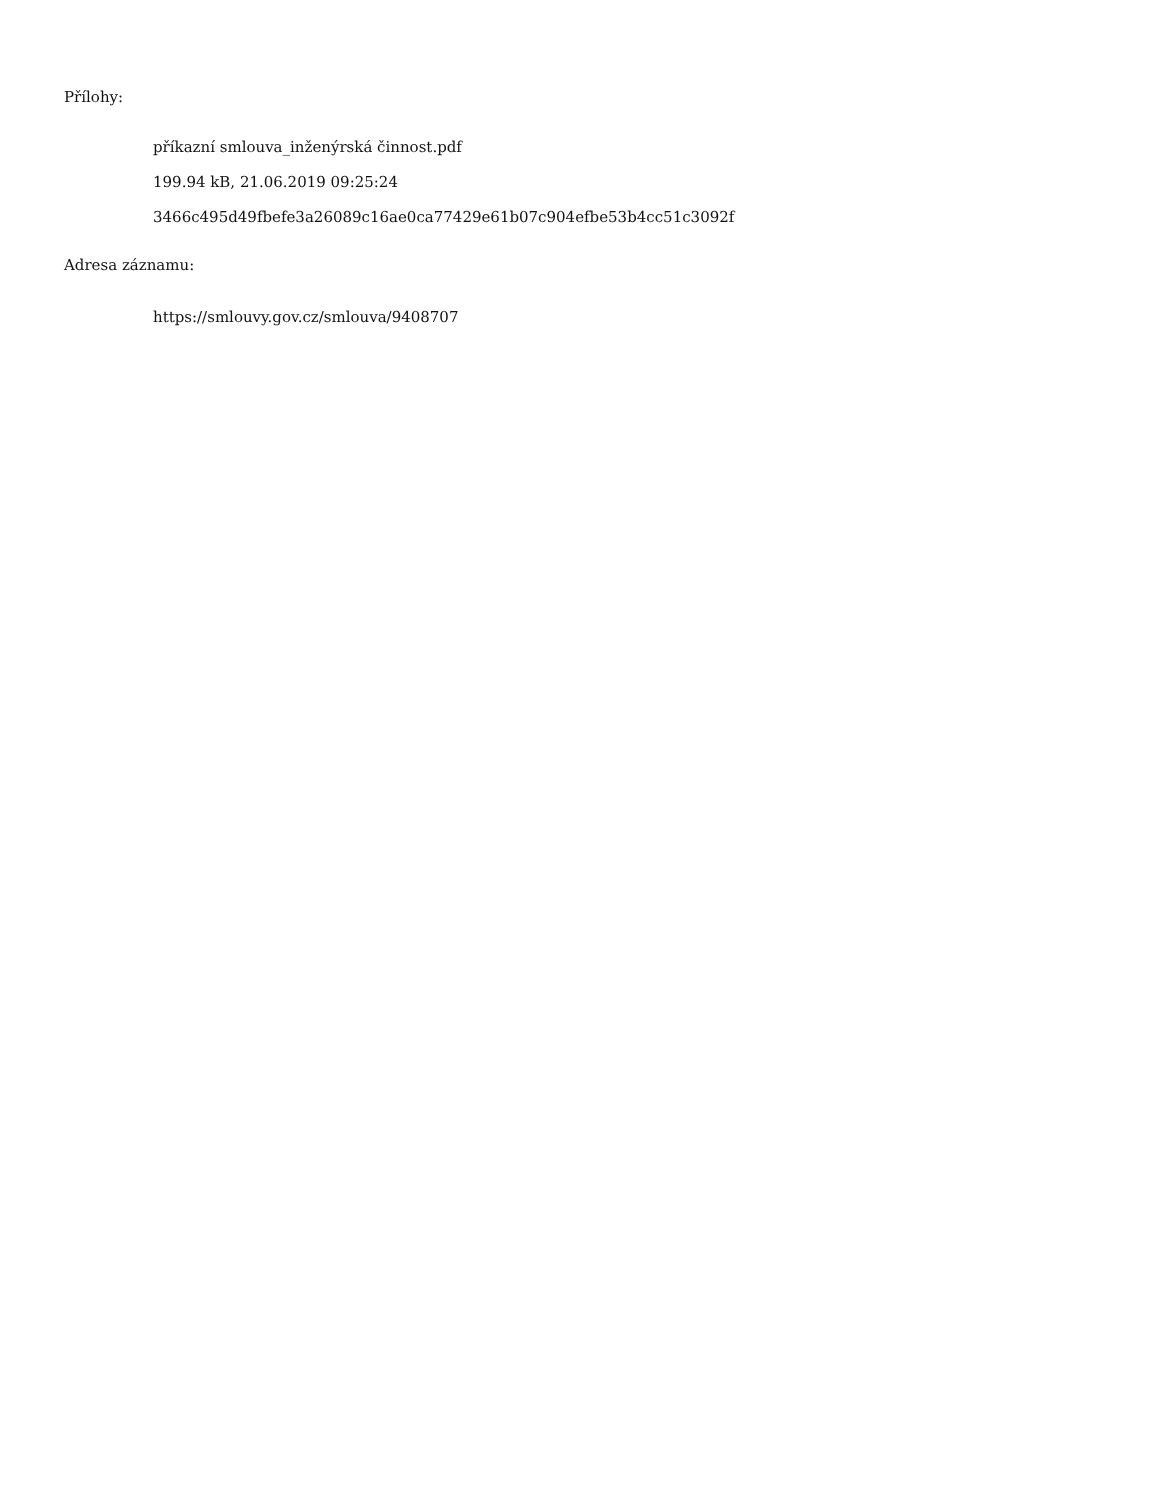Přílohy:
příkazní smlouva_inženýrská činnost.pdf
199.94 kB, 21.06.2019 09:25:24
3466c495d49fbefe3a26089c16ae0ca77429e61b07c904efbe53b4cc51c3092f
Adresa záznamu:
https://smlouvy.gov.cz/smlouva/9408707